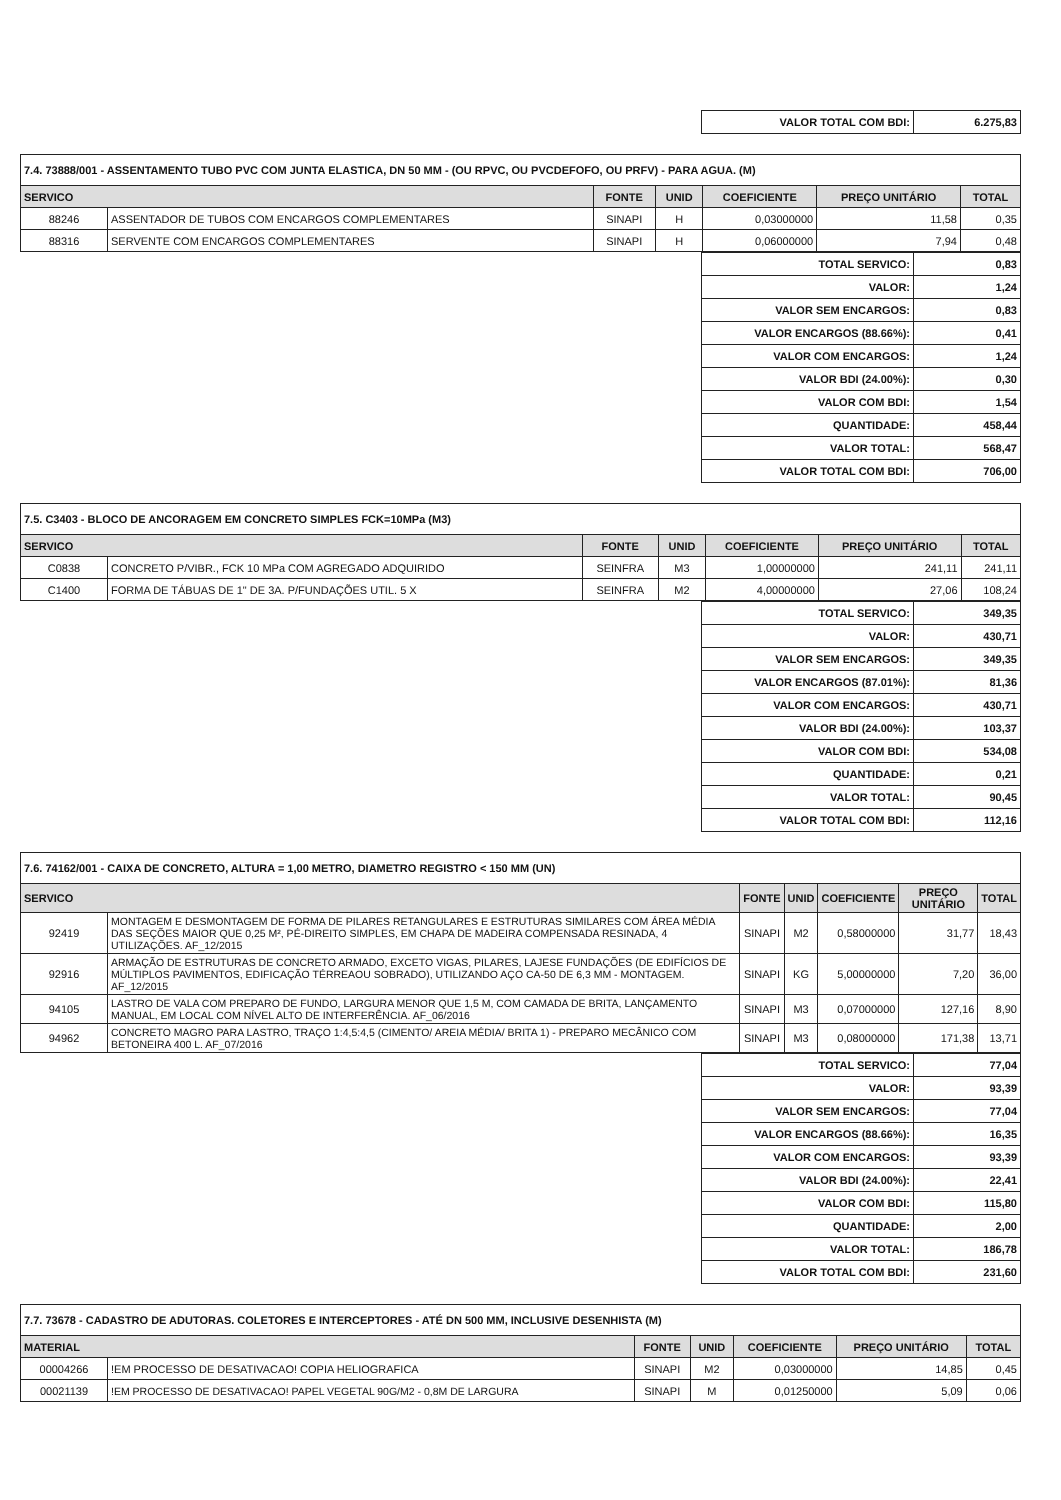| VALOR TOTAL COM BDI: | 6.275,83 |
| 7.4. 73888/001 - ASSENTAMENTO TUBO PVC COM JUNTA ELASTICA, DN 50 MM - (OU RPVC, OU PVCDEFOFO, OU PRFV) - PARA AGUA. (M) | | | | | | |
| SERVICO | | FONTE | UNID | COEFICIENTE | PREÇO UNITÁRIO | TOTAL |
| 88246 | ASSENTADOR DE TUBOS COM ENCARGOS COMPLEMENTARES | SINAPI | H | 0,03000000 | 11,58 | 0,35 |
| 88316 | SERVENTE COM ENCARGOS COMPLEMENTARES | SINAPI | H | 0,06000000 | 7,94 | 0,48 |
| TOTAL SERVICO: | 0,83 |
| VALOR: | 1,24 |
| VALOR SEM ENCARGOS: | 0,83 |
| VALOR ENCARGOS (88.66%): | 0,41 |
| VALOR COM ENCARGOS: | 1,24 |
| VALOR BDI (24.00%): | 0,30 |
| VALOR COM BDI: | 1,54 |
| QUANTIDADE: | 458,44 |
| VALOR TOTAL: | 568,47 |
| VALOR TOTAL COM BDI: | 706,00 |
| 7.5. C3403 - BLOCO DE ANCORAGEM EM CONCRETO SIMPLES FCK=10MPa (M3) | | | | | | |
| SERVICO | | FONTE | UNID | COEFICIENTE | PREÇO UNITÁRIO | TOTAL |
| C0838 | CONCRETO P/VIBR., FCK 10 MPa COM AGREGADO ADQUIRIDO | SEINFRA | M3 | 1,00000000 | 241,11 | 241,11 |
| C1400 | FORMA DE TÁBUAS DE 1" DE 3A. P/FUNDAÇÕES UTIL. 5 X | SEINFRA | M2 | 4,00000000 | 27,06 | 108,24 |
| TOTAL SERVICO: | 349,35 |
| VALOR: | 430,71 |
| VALOR SEM ENCARGOS: | 349,35 |
| VALOR ENCARGOS (87.01%): | 81,36 |
| VALOR COM ENCARGOS: | 430,71 |
| VALOR BDI (24.00%): | 103,37 |
| VALOR COM BDI: | 534,08 |
| QUANTIDADE: | 0,21 |
| VALOR TOTAL: | 90,45 |
| VALOR TOTAL COM BDI: | 112,16 |
| 7.6. 74162/001 - CAIXA DE CONCRETO, ALTURA = 1,00 METRO, DIAMETRO REGISTRO < 150 MM (UN) | | | | | | |
| SERVICO | | FONTE | UNID | COEFICIENTE | PREÇO UNITÁRIO | TOTAL |
| 92419 | MONTAGEM E DESMONTAGEM DE FORMA DE PILARES RETANGULARES E ESTRUTURAS SIMILARES COM ÁREA MÉDIA DAS SEÇÕES MAIOR QUE 0,25 M², PÉ-DIREITO SIMPLES, EM CHAPA DE MADEIRA COMPENSADA RESINADA, 4 UTILIZAÇÕES. AF_12/2015 | SINAPI | M2 | 0,58000000 | 31,77 | 18,43 |
| 92916 | ARMAÇÃO DE ESTRUTURAS DE CONCRETO ARMADO, EXCETO VIGAS, PILARES, LAJESE FUNDAÇÕES (DE EDIFÍCIOS DE MÚLTIPLOS PAVIMENTOS, EDIFICAÇÃO TÉRREAOU SOBRADO), UTILIZANDO AÇO CA-50 DE 6,3 MM - MONTAGEM. AF_12/2015 | SINAPI | KG | 5,00000000 | 7,20 | 36,00 |
| 94105 | LASTRO DE VALA COM PREPARO DE FUNDO, LARGURA MENOR QUE 1,5 M, COM CAMADA DE BRITA, LANÇAMENTO MANUAL, EM LOCAL COM NÍVEL ALTO DE INTERFERÊNCIA. AF_06/2016 | SINAPI | M3 | 0,07000000 | 127,16 | 8,90 |
| 94962 | CONCRETO MAGRO PARA LASTRO, TRAÇO 1:4,5:4,5 (CIMENTO/ AREIA MÉDIA/ BRITA 1) - PREPARO MECÂNICO COM BETONEIRA 400 L. AF_07/2016 | SINAPI | M3 | 0,08000000 | 171,38 | 13,71 |
| TOTAL SERVICO: | 77,04 |
| VALOR: | 93,39 |
| VALOR SEM ENCARGOS: | 77,04 |
| VALOR ENCARGOS (88.66%): | 16,35 |
| VALOR COM ENCARGOS: | 93,39 |
| VALOR BDI (24.00%): | 22,41 |
| VALOR COM BDI: | 115,80 |
| QUANTIDADE: | 2,00 |
| VALOR TOTAL: | 186,78 |
| VALOR TOTAL COM BDI: | 231,60 |
| 7.7. 73678 - CADASTRO DE ADUTORAS. COLETORES E INTERCEPTORES - ATÉ DN 500 MM, INCLUSIVE DESENHISTA (M) | | | | | | |
| MATERIAL | | FONTE | UNID | COEFICIENTE | PREÇO UNITÁRIO | TOTAL |
| 00004266 | !EM PROCESSO DE DESATIVACAO! COPIA HELIOGRAFICA | SINAPI | M2 | 0,03000000 | 14,85 | 0,45 |
| 00021139 | !EM PROCESSO DE DESATIVACAO! PAPEL VEGETAL 90G/M2 - 0,8M DE LARGURA | SINAPI | M | 0,01250000 | 5,09 | 0,06 |